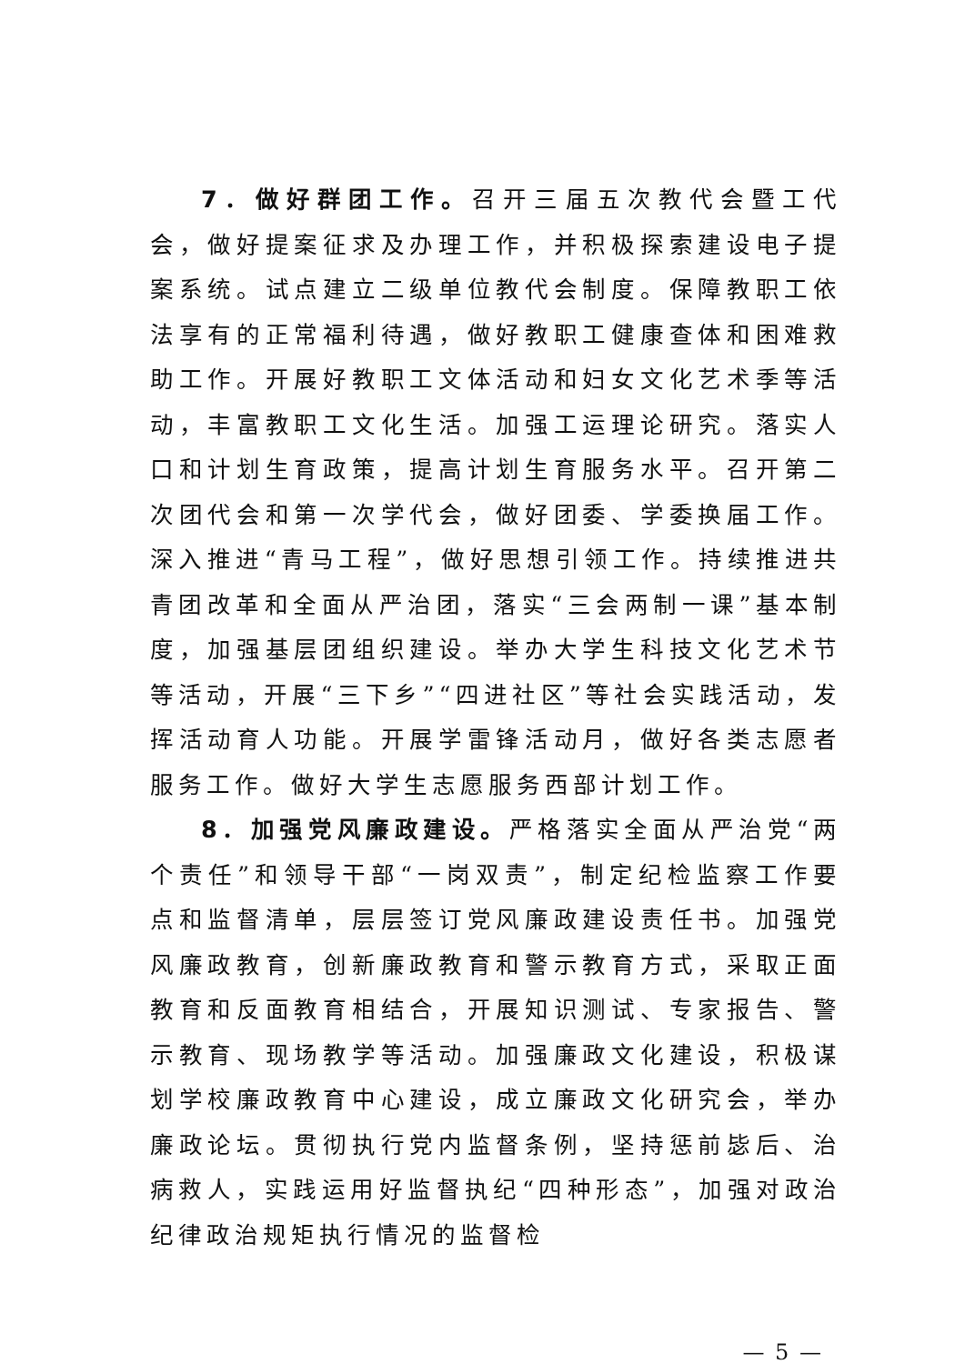7．做好群团工作。召开三届五次教代会暨工代会，做好提案征求及办理工作，并积极探索建设电子提案系统。试点建立二级单位教代会制度。保障教职工依法享有的正常福利待遇，做好教职工健康查体和困难救助工作。开展好教职工文体活动和妇女文化艺术季等活动，丰富教职工文化生活。加强工运理论研究。落实人口和计划生育政策，提高计划生育服务水平。召开第二次团代会和第一次学代会，做好团委、学委换届工作。深入推进“青马工程”，做好思想引领工作。持续推进共青团改革和全面从严治团，落实“三会两制一课”基本制度，加强基层团组织建设。举办大学生科技文化艺术节等活动，开展“三下乡”“四进社区”等社会实践活动，发挥活动育人功能。开展学雷锋活动月，做好各类志愿者服务工作。做好大学生志愿服务西部计划工作。
8．加强党风廉政建设。严格落实全面从严治党“两个责任”和领导干部“一岗双责”，制定纪检监察工作要点和监督清单，层层签订党风廉政建设责任书。加强党风廉政教育，创新廉政教育和警示教育方式，采取正面教育和反面教育相结合，开展知识测试、专家报告、警示教育、现场教学等活动。加强廉政文化建设，积极谋划学校廉政教育中心建设，成立廉政文化研究会，举办廉政论坛。贯彻执行党内监督条例，坚持惩前毖后、治病救人，实践运用好监督执纪“四种形态”，加强对政治纪律政治规矩执行情况的监督检
— 5 —